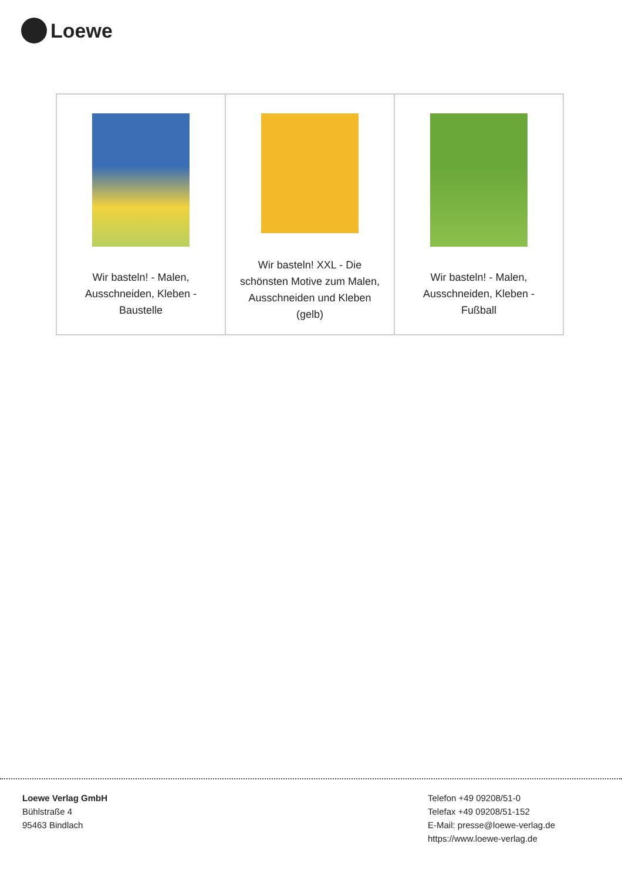Loewe
| Wir basteln! - Malen, Ausschneiden, Kleben - Baustelle | Wir basteln! XXL - Die schönsten Motive zum Malen, Ausschneiden und Kleben (gelb) | Wir basteln! - Malen, Ausschneiden, Kleben - Fußball |
Loewe Verlag GmbH
Bühlstraße 4
95463 Bindlach
Telefon +49 09208/51-0
Telefax +49 09208/51-152
E-Mail: presse@loewe-verlag.de
https://www.loewe-verlag.de